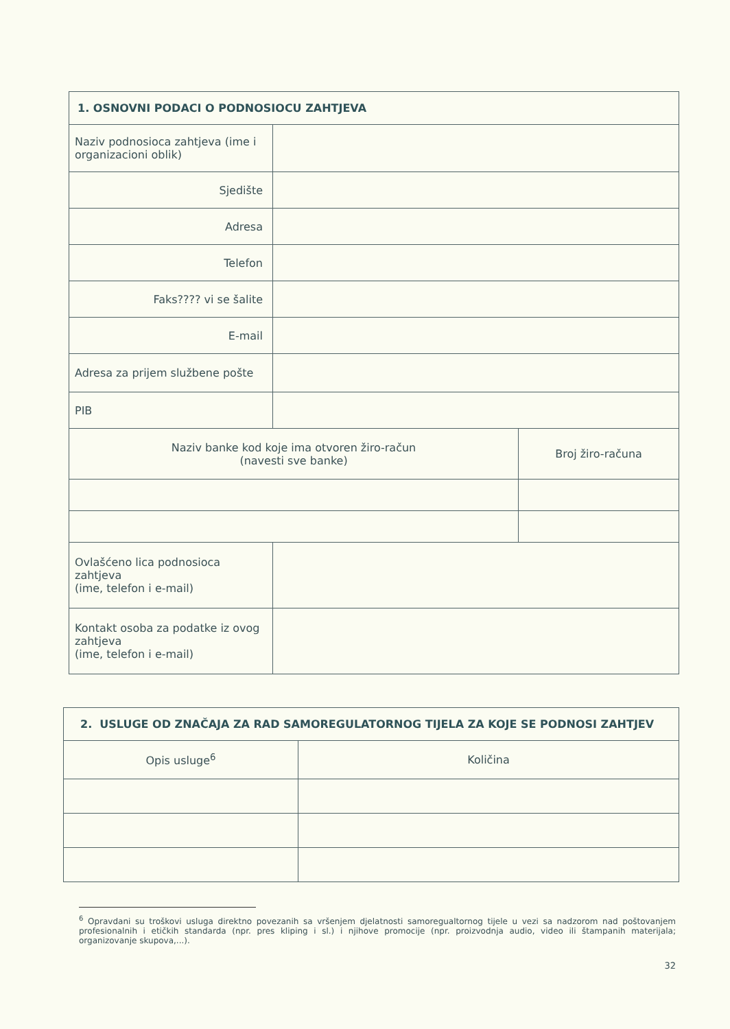| 1. OSNOVNI PODACI O PODNOSIOCU ZAHTJEVA | | |
| --- | --- | --- |
| Naziv podnosioca zahtjeva (ime i organizacioni oblik) | | |
| Sjedište | | |
| Adresa | | |
| Telefon | | |
| Faks???? vi se šalite | | |
| E-mail | | |
| Adresa za prijem službene pošte | | |
| PIB | | |
| Naziv banke kod koje ima otvoren žiro-račun (navesti sve banke) | | Broj žiro-računa |
| Ovlašćeno lica podnosioca zahtjeva (ime, telefon i e-mail) | | |
| Kontakt osoba za podatke iz ovog zahtjeva (ime, telefon i e-mail) | | |
| 2. USLUGE OD ZNAČAJA ZA RAD SAMOREGULATORNOG TIJELA ZA KOJE SE PODNOSI ZAHTJEV | |
| --- | --- |
| Opis usluge<sup>6</sup> | Količina |
<sup>6</sup> Opravdani su troškovi usluga direktno povezanih sa vršenjem djelatnosti samoregualtornog tijele u vezi sa nadzorom nad poštovanjem profesionalnih i etičkih standarda (npr. pres kliping i sl.) i njihove promocije (npr. proizvodnja audio, video ili štampanih materijala; organizovanje skupova,...).
32